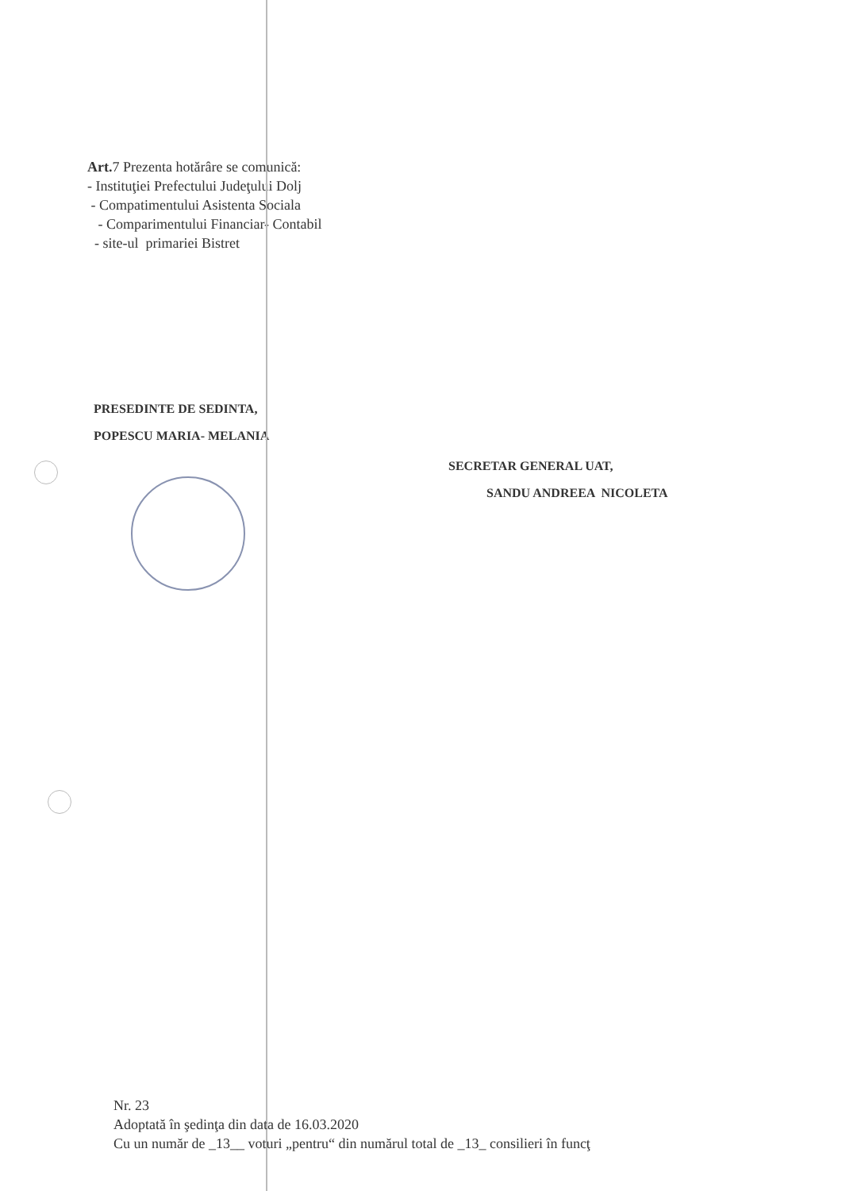Art. 7 Prezenta hotărâre se comunică:
- Instituţiei Prefectului Judeţului Dolj
- Compatimentului Asistenta Sociala
- Comparimentului Financiar- Contabil
- site-ul primariei Bistret
PRESEDINTE DE SEDINTA,
POPESCU MARIA- MELANIA
SECRETAR GENERAL UAT,
SANDU ANDREEA NICOLETA
Nr. 23
Adoptată în şedinţa din data de 16.03.2020
Cu un număr de _13__ voturi „pentru“ din numărul total de _13_ consilieri în funcţ